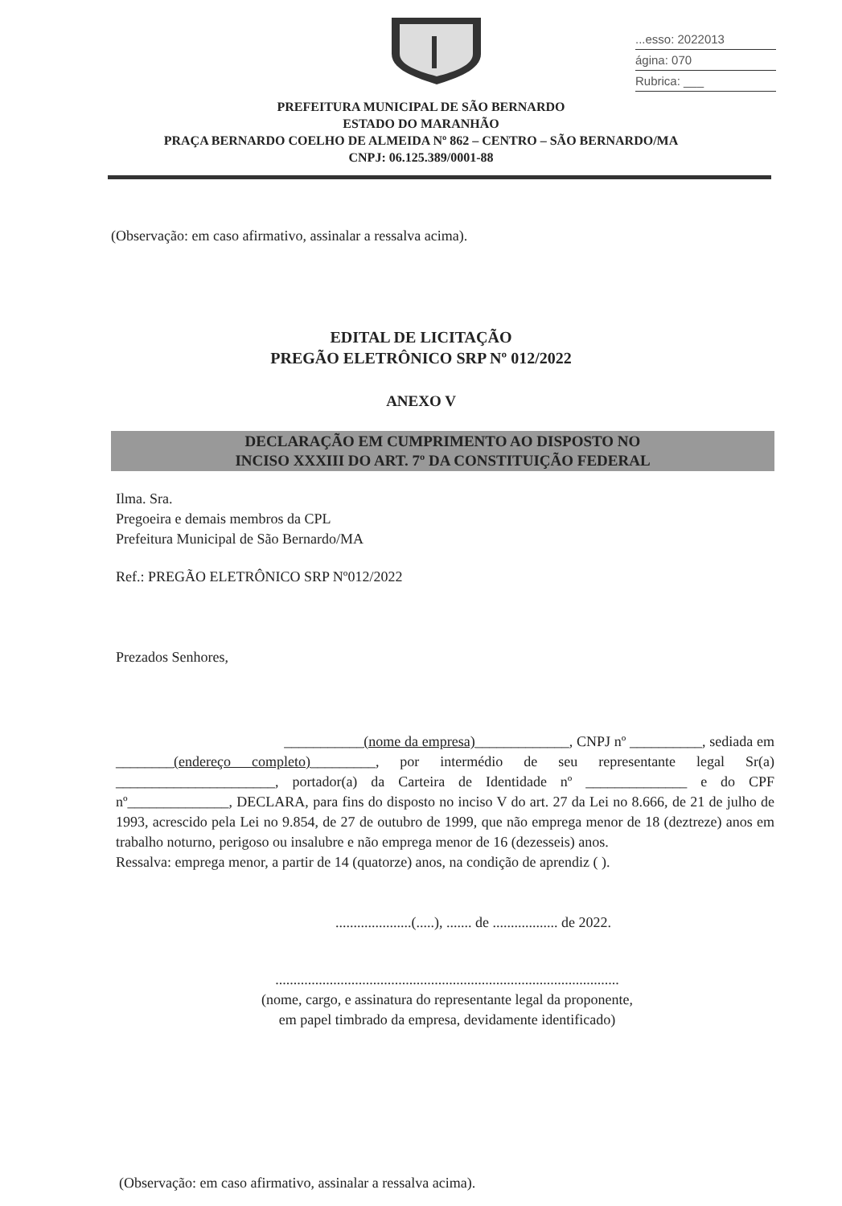...esso: 2022013
ágina: 070
Rubrica: ___
PREFEITURA MUNICIPAL DE SÃO BERNARDO
ESTADO DO MARANHÃO
PRAÇA BERNARDO COELHO DE ALMEIDA Nº 862 – CENTRO – SÃO BERNARDO/MA
CNPJ: 06.125.389/0001-88
(Observação: em caso afirmativo, assinalar a ressalva acima).
EDITAL DE LICITAÇÃO
PREGÃO ELETRÔNICO SRP Nº 012/2022
ANEXO V
DECLARAÇÃO EM CUMPRIMENTO AO DISPOSTO NO
INCISO XXXIII DO ART. 7º DA CONSTITUIÇÃO FEDERAL
Ilma. Sra.
Pregoeira e demais membros da CPL
Prefeitura Municipal de São Bernardo/MA
Ref.: PREGÃO ELETRÔNICO SRP Nº012/2022
Prezados Senhores,
___________(nome da empresa)_____________, CNPJ nº __________, sediada em ________(endereço completo)_________, por intermédio de seu representante legal Sr(a) ______________________, portador(a) da Carteira de Identidade nº ______________ e do CPF nº______________, DECLARA, para fins do disposto no inciso V do art. 27 da Lei no 8.666, de 21 de julho de 1993, acrescido pela Lei no 9.854, de 27 de outubro de 1999, que não emprega menor de 18 (deztreze) anos em trabalho noturno, perigoso ou insalubre e não emprega menor de 16 (dezesseis) anos.
Ressalva: emprega menor, a partir de 14 (quatorze) anos, na condição de aprendiz ( ).
.....................(.....), ....... de .................. de 2022.
...............................................................................................
(nome, cargo, e assinatura do representante legal da proponente,
em papel timbrado da empresa, devidamente identificado)
(Observação: em caso afirmativo, assinalar a ressalva acima).